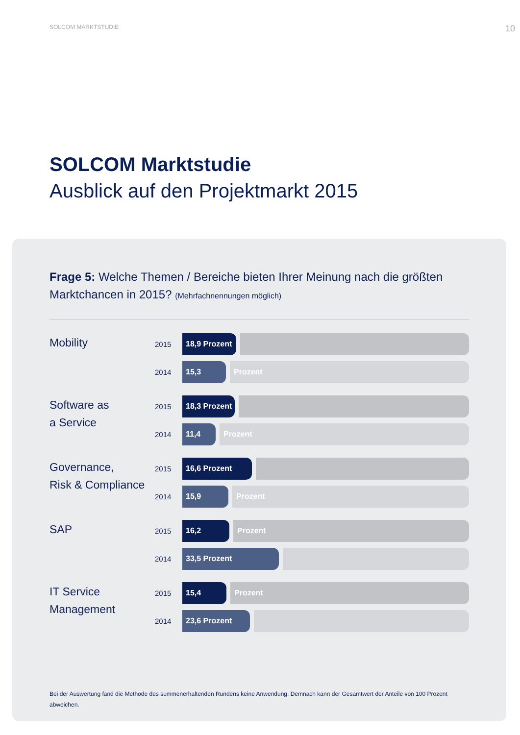SOLCOM MARKTSTUDIE 10
SOLCOM Marktstudie
Ausblick auf den Projektmarkt 2015
Frage 5: Welche Themen / Bereiche bieten Ihrer Meinung nach die größten Marktchancen in 2015? (Mehrfachnennungen möglich)
Mobility
2015
18,9 Prozent
2014
15,3 Prozent
Software as
a Service
2015
18,3 Prozent
2014
11,4 Prozent
Governance,
Risk & Compliance
2015
16,6 Prozent
2014
15,9 Prozent
SAP
2015
16,2 Prozent
2014
33,5 Prozent
IT Service
Management
2015
15,4 Prozent
2014
23,6 Prozent
Bei der Auswertung fand die Methode des summenerhaltenden Rundens keine Anwendung. Demnach kann der Gesamtwert der Anteile von 100 Prozent abweichen.